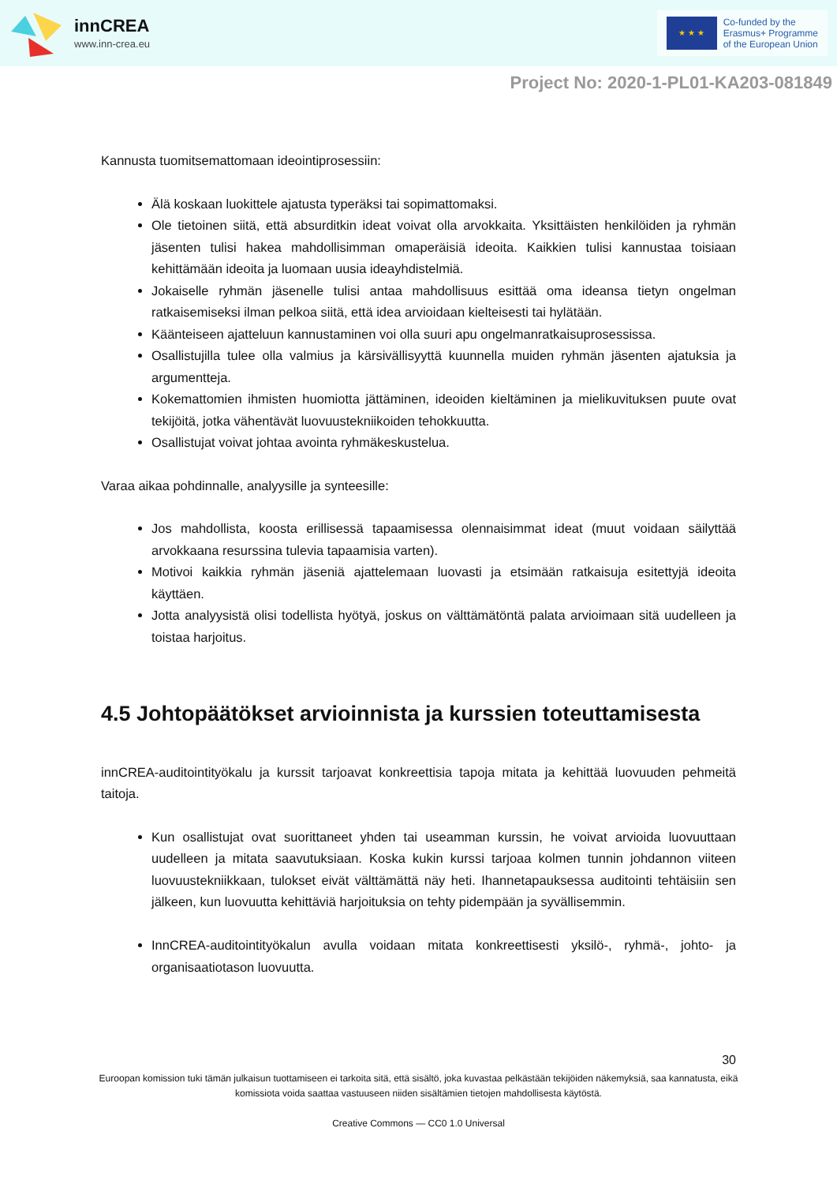innCREA
www.inn-crea.eu
★ ★ ★
Co-funded by the
Erasmus+ Programme
of the European Union
Project No: 2020-1-PL01-KA203-081849
Kannusta tuomitsemattomaan ideointiprosessiin:
Älä koskaan luokittele ajatusta typeräksi tai sopimattomaksi.
Ole tietoinen siitä, että absurditkin ideat voivat olla arvokkaita. Yksittäisten henkilöiden ja ryhmän jäsenten tulisi hakea mahdollisimman omaperäisiä ideoita. Kaikkien tulisi kannustaa toisiaan kehittämään ideoita ja luomaan uusia ideayhdistelmiä.
Jokaiselle ryhmän jäsenelle tulisi antaa mahdollisuus esittää oma ideansa tietyn ongelman ratkaisemiseksi ilman pelkoa siitä, että idea arvioidaan kielteisesti tai hylätään.
Käänteiseen ajatteluun kannustaminen voi olla suuri apu ongelmanratkaisuprosessissa.
Osallistujilla tulee olla valmius ja kärsivällisyyttä kuunnella muiden ryhmän jäsenten ajatuksia ja argumentteja.
Kokemattomien ihmisten huomiotta jättäminen, ideoiden kieltäminen ja mielikuvituksen puute ovat tekijöitä, jotka vähentävät luovuustekniikoiden tehokkuutta.
Osallistujat voivat johtaa avointa ryhmäkeskustelua.
Varaa aikaa pohdinnalle, analyysille ja synteesille:
Jos mahdollista, koosta erillisessä tapaamisessa olennaisimmat ideat (muut voidaan säilyttää arvokkaana resurssina tulevia tapaamisia varten).
Motivoi kaikkia ryhmän jäseniä ajattelemaan luovasti ja etsimään ratkaisuja esitettyjä ideoita käyttäen.
Jotta analyysistä olisi todellista hyötyä, joskus on välttämätöntä palata arvioimaan sitä uudelleen ja toistaa harjoitus.
4.5 Johtopäätökset arvioinnista ja kurssien toteuttamisesta
innCREA-auditointityökalu ja kurssit tarjoavat konkreettisia tapoja mitata ja kehittää luovuuden pehmeitä taitoja.
Kun osallistujat ovat suorittaneet yhden tai useamman kurssin, he voivat arvioida luovuuttaan uudelleen ja mitata saavutuksiaan. Koska kukin kurssi tarjoaa kolmen tunnin johdannon viiteen luovuustekniikkaan, tulokset eivät välttämättä näy heti. Ihannetapauksessa auditointi tehtäisiin sen jälkeen, kun luovuutta kehittäviä harjoituksia on tehty pidempään ja syvällisemmin.
InnCREA-auditointityökalun avulla voidaan mitata konkreettisesti yksilö-, ryhmä-, johto- ja organisaatiotason luovuutta.
30
Euroopan komission tuki tämän julkaisun tuottamiseen ei tarkoita sitä, että sisältö, joka kuvastaa pelkästään tekijöiden näkemyksiä, saa kannatusta, eikä komissiota voida saattaa vastuuseen niiden sisältämien tietojen mahdollisesta käytöstä.
Creative Commons — CC0 1.0 Universal